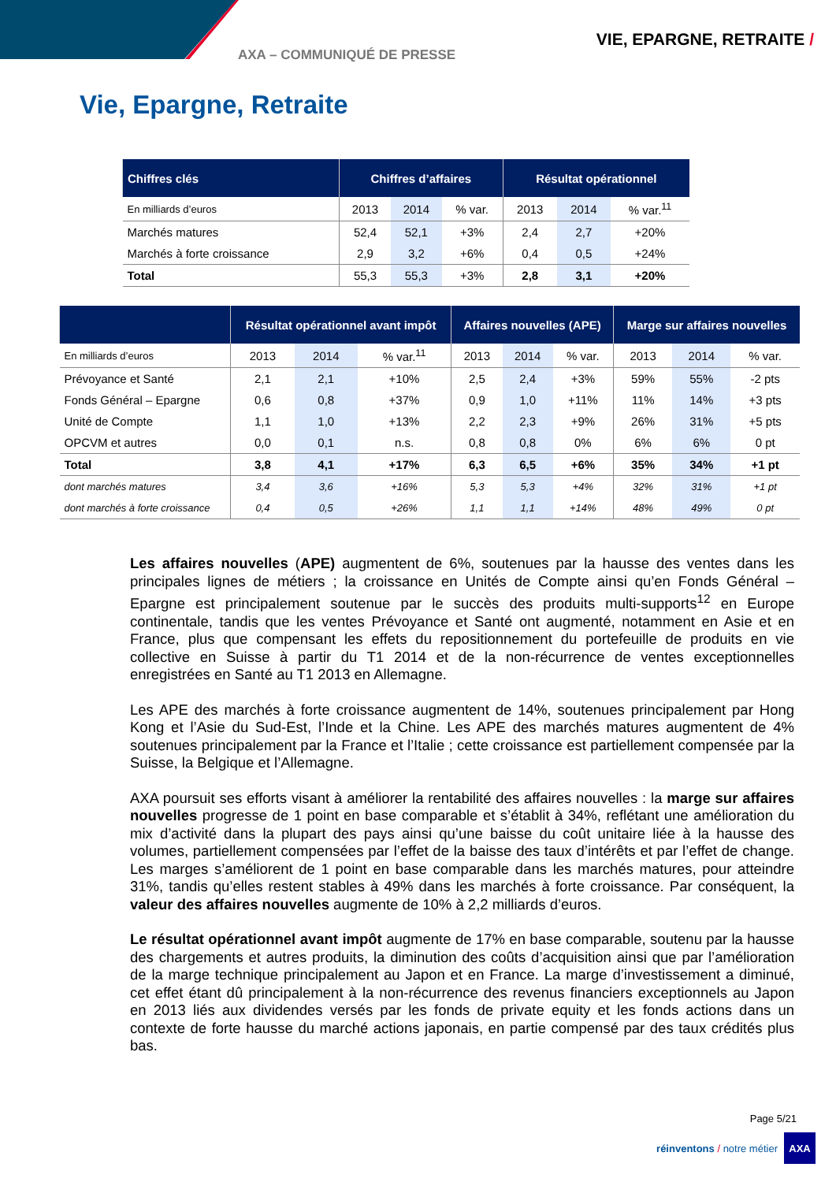AXA – COMMUNIQUÉ DE PRESSE
VIE, EPARGNE, RETRAITE /
Vie, Epargne, Retraite
| Chiffres clés | Chiffres d’affaires | | | Résultat opérationnel | | |
| --- | --- | --- | --- | --- | --- | --- |
| En milliards d’euros | 2013 | 2014 | % var. | 2013 | 2014 | % var.<sup>11</sup> |
| Marchés matures | 52,4 | 52,1 | +3% | 2,4 | 2,7 | +20% |
| Marchés à forte croissance | 2,9 | 3,2 | +6% | 0,4 | 0,5 | +24% |
| Total | 55,3 | 55,3 | +3% | 2,8 | 3,1 | +20% |
| | Résultat opérationnel avant impôt | | | Affaires nouvelles (APE) | | | Marge sur affaires nouvelles | | |
| --- | --- | --- | --- | --- | --- | --- | --- | --- | --- |
| En milliards d’euros | 2013 | 2014 | % var.<sup>11</sup> | 2013 | 2014 | % var. | 2013 | 2014 | % var. |
| Prévoyance et Santé | 2,1 | 2,1 | +10% | 2,5 | 2,4 | +3% | 59% | 55% | -2 pts |
| Fonds Général – Epargne | 0,6 | 0,8 | +37% | 0,9 | 1,0 | +11% | 11% | 14% | +3 pts |
| Unité de Compte | 1,1 | 1,0 | +13% | 2,2 | 2,3 | +9% | 26% | 31% | +5 pts |
| OPCVM et autres | 0,0 | 0,1 | n.s. | 0,8 | 0,8 | 0% | 6% | 6% | 0 pt |
| Total | 3,8 | 4,1 | +17% | 6,3 | 6,5 | +6% | 35% | 34% | +1 pt |
| dont marchés matures | 3,4 | 3,6 | +16% | 5,3 | 5,3 | +4% | 32% | 31% | +1 pt |
| dont marchés à forte croissance | 0,4 | 0,5 | +26% | 1,1 | 1,1 | +14% | 48% | 49% | 0 pt |
Les affaires nouvelles (APE) augmentent de 6%, soutenues par la hausse des ventes dans les principales lignes de métiers ; la croissance en Unités de Compte ainsi qu’en Fonds Général – Epargne est principalement soutenue par le succès des produits multi-supports<sup>12</sup> en Europe continentale, tandis que les ventes Prévoyance et Santé ont augmenté, notamment en Asie et en France, plus que compensant les effets du repositionnement du portefeuille de produits en vie collective en Suisse à partir du T1 2014 et de la non-récurrence de ventes exceptionnelles enregistrées en Santé au T1 2013 en Allemagne.
Les APE des marchés à forte croissance augmentent de 14%, soutenues principalement par Hong Kong et l’Asie du Sud-Est, l’Inde et la Chine. Les APE des marchés matures augmentent de 4% soutenues principalement par la France et l’Italie ; cette croissance est partiellement compensée par la Suisse, la Belgique et l’Allemagne.
AXA poursuit ses efforts visant à améliorer la rentabilité des affaires nouvelles : la marge sur affaires nouvelles progresse de 1 point en base comparable et s’établit à 34%, reflétant une amélioration du mix d’activité dans la plupart des pays ainsi qu’une baisse du coût unitaire liée à la hausse des volumes, partiellement compensées par l’effet de la baisse des taux d’intérêts et par l’effet de change. Les marges s’améliorent de 1 point en base comparable dans les marchés matures, pour atteindre 31%, tandis qu’elles restent stables à 49% dans les marchés à forte croissance. Par conséquent, la valeur des affaires nouvelles augmente de 10% à 2,2 milliards d’euros.
Le résultat opérationnel avant impôt augmente de 17% en base comparable, soutenu par la hausse des chargements et autres produits, la diminution des coûts d’acquisition ainsi que par l’amélioration de la marge technique principalement au Japon et en France. La marge d’investissement a diminué, cet effet étant dû principalement à la non-récurrence des revenus financiers exceptionnels au Japon en 2013 liés aux dividendes versés par les fonds de private equity et les fonds actions dans un contexte de forte hausse du marché actions japonais, en partie compensé par des taux crédités plus bas.
Page 5/21
réinventons / notre métier
AXA